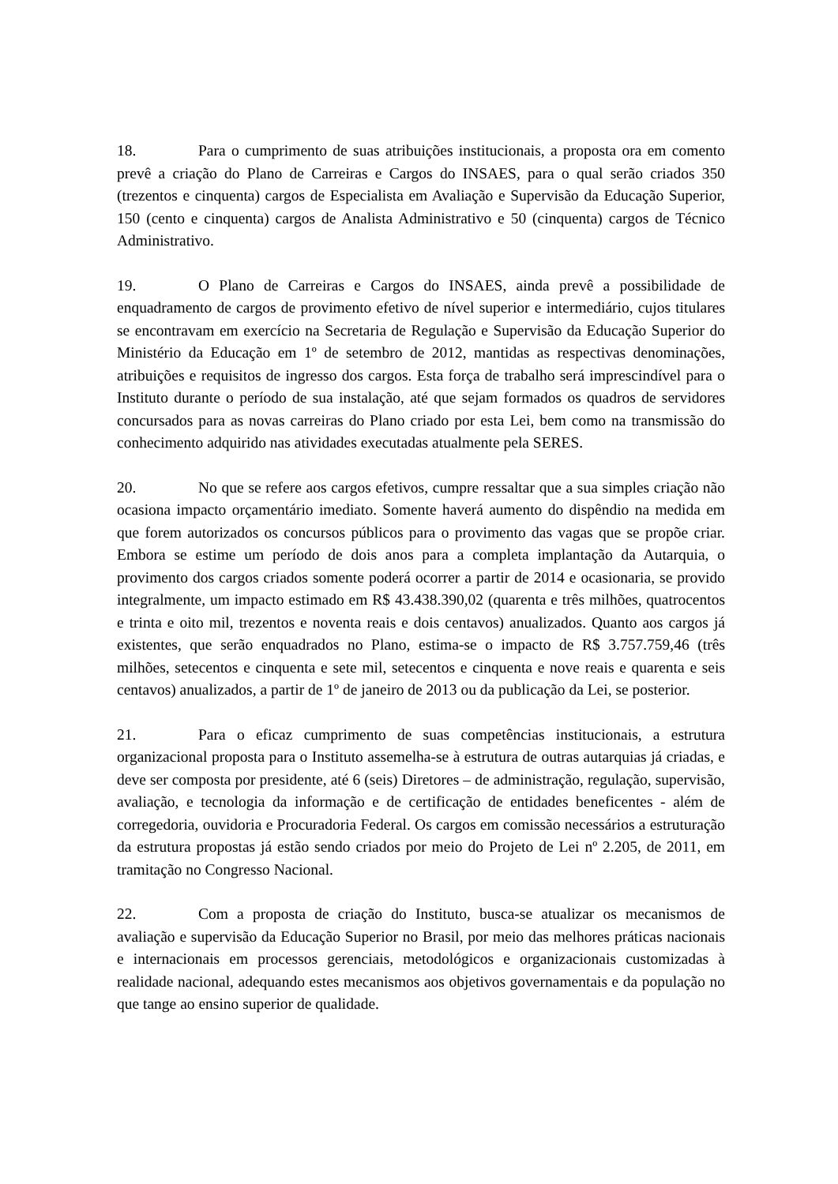18. Para o cumprimento de suas atribuições institucionais, a proposta ora em comento prevê a criação do Plano de Carreiras e Cargos do INSAES, para o qual serão criados 350 (trezentos e cinquenta) cargos de Especialista em Avaliação e Supervisão da Educação Superior, 150 (cento e cinquenta) cargos de Analista Administrativo e 50 (cinquenta) cargos de Técnico Administrativo.
19. O Plano de Carreiras e Cargos do INSAES, ainda prevê a possibilidade de enquadramento de cargos de provimento efetivo de nível superior e intermediário, cujos titulares se encontravam em exercício na Secretaria de Regulação e Supervisão da Educação Superior do Ministério da Educação em 1º de setembro de 2012, mantidas as respectivas denominações, atribuições e requisitos de ingresso dos cargos. Esta força de trabalho será imprescindível para o Instituto durante o período de sua instalação, até que sejam formados os quadros de servidores concursados para as novas carreiras do Plano criado por esta Lei, bem como na transmissão do conhecimento adquirido nas atividades executadas atualmente pela SERES.
20. No que se refere aos cargos efetivos, cumpre ressaltar que a sua simples criação não ocasiona impacto orçamentário imediato. Somente haverá aumento do dispêndio na medida em que forem autorizados os concursos públicos para o provimento das vagas que se propõe criar. Embora se estime um período de dois anos para a completa implantação da Autarquia, o provimento dos cargos criados somente poderá ocorrer a partir de 2014 e ocasionaria, se provido integralmente, um impacto estimado em R$ 43.438.390,02 (quarenta e três milhões, quatrocentos e trinta e oito mil, trezentos e noventa reais e dois centavos) anualizados. Quanto aos cargos já existentes, que serão enquadrados no Plano, estima-se o impacto de R$ 3.757.759,46 (três milhões, setecentos e cinquenta e sete mil, setecentos e cinquenta e nove reais e quarenta e seis centavos) anualizados, a partir de 1º de janeiro de 2013 ou da publicação da Lei, se posterior.
21. Para o eficaz cumprimento de suas competências institucionais, a estrutura organizacional proposta para o Instituto assemelha-se à estrutura de outras autarquias já criadas, e deve ser composta por presidente, até 6 (seis) Diretores – de administração, regulação, supervisão, avaliação, e tecnologia da informação e de certificação de entidades beneficentes - além de corregedoria, ouvidoria e Procuradoria Federal. Os cargos em comissão necessários a estruturação da estrutura propostas já estão sendo criados por meio do Projeto de Lei nº 2.205, de 2011, em tramitação no Congresso Nacional.
22. Com a proposta de criação do Instituto, busca-se atualizar os mecanismos de avaliação e supervisão da Educação Superior no Brasil, por meio das melhores práticas nacionais e internacionais em processos gerenciais, metodológicos e organizacionais customizadas à realidade nacional, adequando estes mecanismos aos objetivos governamentais e da população no que tange ao ensino superior de qualidade.